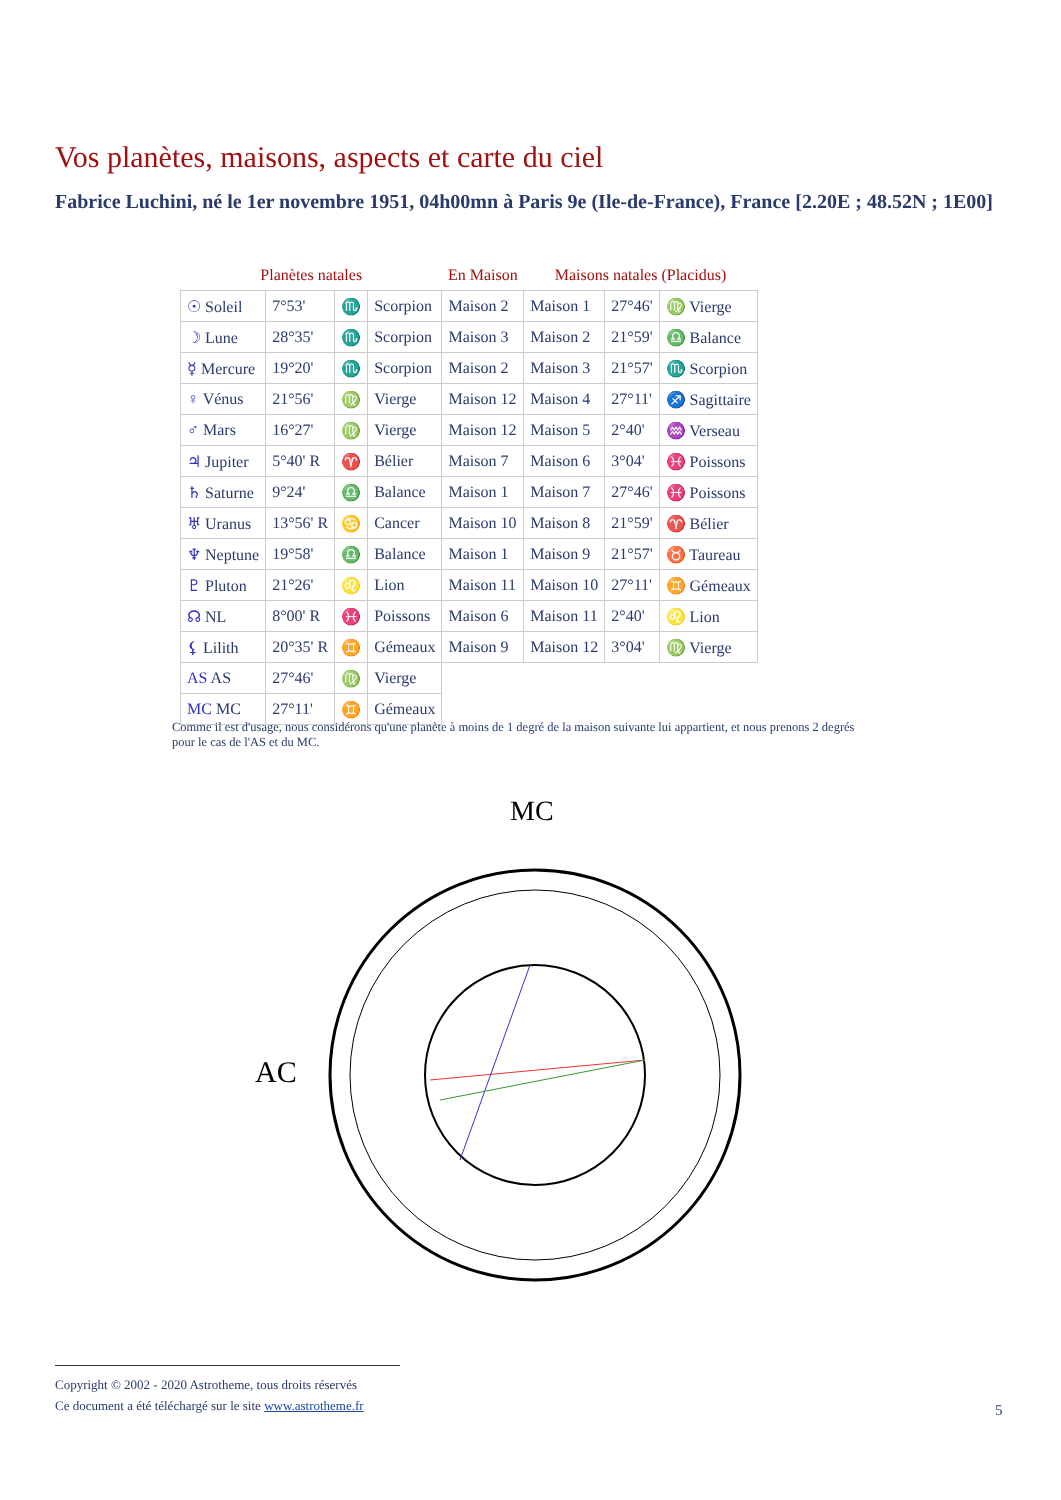Vos planètes, maisons, aspects et carte du ciel
Fabrice Luchini, né le 1er novembre 1951, 04h00mn à Paris 9e (Ile-de-France), France [2.20E ; 48.52N ; 1E00]
| Planètes natales | | | | En Maison | Maisons natales (Placidus) | | |
| --- | --- | --- | --- | --- | --- | --- | --- |
| ☉ Soleil | 7°53' | ♏ | Scorpion | Maison 2 | Maison 1 | 27°46' | ♍ Vierge |
| ☽ Lune | 28°35' | ♏ | Scorpion | Maison 3 | Maison 2 | 21°59' | ♎ Balance |
| ☿ Mercure | 19°20' | ♏ | Scorpion | Maison 2 | Maison 3 | 21°57' | ♏ Scorpion |
| ♀ Vénus | 21°56' | ♍ | Vierge | Maison 12 | Maison 4 | 27°11' | ♐ Sagittaire |
| ♂ Mars | 16°27' | ♍ | Vierge | Maison 12 | Maison 5 | 2°40' | ♒ Verseau |
| ♃ Jupiter | 5°40' R | ♈ | Bélier | Maison 7 | Maison 6 | 3°04' | ♓ Poissons |
| ♄ Saturne | 9°24' | ♎ | Balance | Maison 1 | Maison 7 | 27°46' | ♓ Poissons |
| ♅ Uranus | 13°56' R | ♋ | Cancer | Maison 10 | Maison 8 | 21°59' | ♈ Bélier |
| ♆ Neptune | 19°58' | ♎ | Balance | Maison 1 | Maison 9 | 21°57' | ♉ Taureau |
| ♇ Pluton | 21°26' | ♌ | Lion | Maison 11 | Maison 10 | 27°11' | ♊ Gémeaux |
| ☊ NL | 8°00' R | ♓ | Poissons | Maison 6 | Maison 11 | 2°40' | ♌ Lion |
| ⚸ Lilith | 20°35' R | ♊ | Gémeaux | Maison 9 | Maison 12 | 3°04' | ♍ Vierge |
| AS AS | 27°46' | ♍ | Vierge | | | | |
| MC MC | 27°11' | ♊ | Gémeaux | | | | |
Comme il est d'usage, nous considérons qu'une planète à moins de 1 degré de la maison suivante lui appartient, et nous prenons 2 degrés pour le cas de l'AS et du MC.
AC
MC
Copyright © 2002 - 2020 Astrotheme, tous droits réservés
Ce document a été téléchargé sur le site www.astrotheme.fr
5